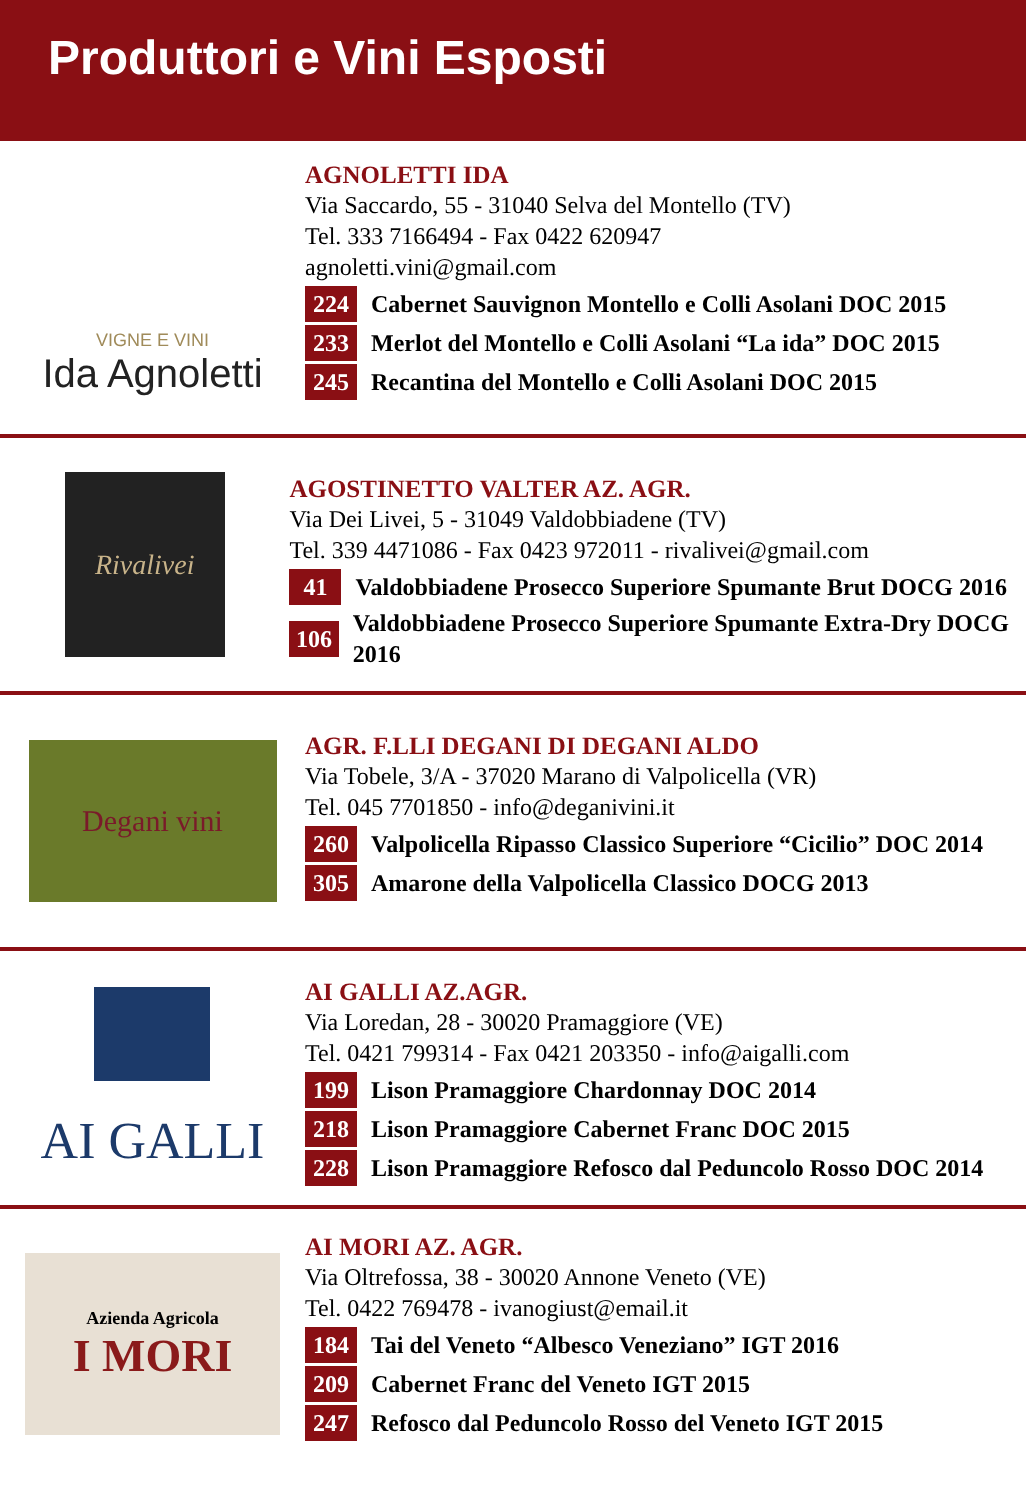Produttori e Vini Esposti
VIGNE E VINI
Ida Agnoletti
AGNOLETTI IDA
Via Saccardo, 55 - 31040 Selva del Montello (TV)
Tel. 333 7166494 - Fax 0422 620947
agnoletti.vini@gmail.com
224 Cabernet Sauvignon Montello e Colli Asolani DOC 2015
233 Merlot del Montello e Colli Asolani “La ida” DOC 2015
245 Recantina del Montello e Colli Asolani DOC 2015
Rivalivei
AGOSTINETTO VALTER AZ. AGR.
Via Dei Livei, 5 - 31049 Valdobbiadene (TV)
Tel. 339 4471086 - Fax 0423 972011 - rivalivei@gmail.com
41 Valdobbiadene Prosecco Superiore Spumante Brut DOCG 2016
106 Valdobbiadene Prosecco Superiore Spumante Extra-Dry DOCG 2016
Degani vini
AGR. F.LLI DEGANI DI DEGANI ALDO
Via Tobele, 3/A - 37020 Marano di Valpolicella (VR)
Tel. 045 7701850 - info@deganivini.it
260 Valpolicella Ripasso Classico Superiore “Cicilio” DOC 2014
305 Amarone della Valpolicella Classico DOCG 2013
AI GALLI
AI GALLI AZ.AGR.
Via Loredan, 28 - 30020 Pramaggiore (VE)
Tel. 0421 799314 - Fax 0421 203350 - info@aigalli.com
199 Lison Pramaggiore Chardonnay DOC 2014
218 Lison Pramaggiore Cabernet Franc DOC 2015
228 Lison Pramaggiore Refosco dal Peduncolo Rosso DOC 2014
Azienda Agricola
I MORI
AI MORI AZ. AGR.
Via Oltrefossa, 38 - 30020 Annone Veneto (VE)
Tel. 0422 769478 - ivanogiust@email.it
184 Tai del Veneto “Albesco Veneziano” IGT 2016
209 Cabernet Franc del Veneto IGT 2015
247 Refosco dal Peduncolo Rosso del Veneto IGT 2015